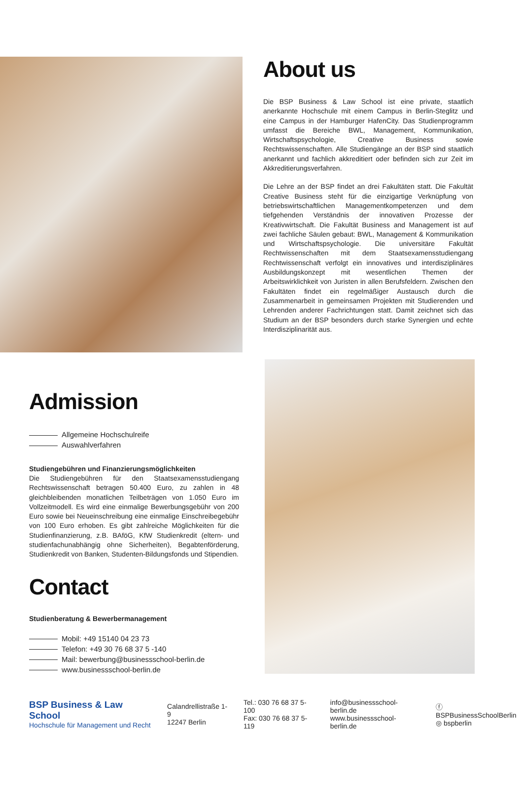About us
Die BSP Business & Law School ist eine private, staatlich anerkannte Hochschule mit einem Campus in Berlin-Steglitz und eine Campus in der Hamburger HafenCity. Das Studienprogramm umfasst die Bereiche BWL, Management, Kommunikation, Wirtschaftspsychologie, Creative Business sowie Rechtswissenschaften. Alle Studiengänge an der BSP sind staatlich anerkannt und fachlich akkreditiert oder befinden sich zur Zeit im Akkreditierungsverfahren.
Die Lehre an der BSP findet an drei Fakultäten statt. Die Fakultät Creative Business steht für die einzigartige Verknüpfung von betriebswirtschaftlichen Managementkompetenzen und dem tiefgehenden Verständnis der innovativen Prozesse der Kreativwirtschaft. Die Fakultät Business and Management ist auf zwei fachliche Säulen gebaut: BWL, Management & Kommunikation und Wirtschaftspsychologie. Die universitäre Fakultät Rechtwissenschaften mit dem Staatsexamensstudiengang Rechtwissenschaft verfolgt ein innovatives und interdisziplinäres Ausbildungskonzept mit wesentlichen Themen der Arbeitswirklichkeit von Juristen in allen Berufsfeldern. Zwischen den Fakultäten findet ein regelmäßiger Austausch durch die Zusammenarbeit in gemeinsamen Projekten mit Studierenden und Lehrenden anderer Fachrichtungen statt. Damit zeichnet sich das Studium an der BSP besonders durch starke Synergien und echte Interdisziplinarität aus.
Admission
Allgemeine Hochschulreife
Auswahlverfahren
Studiengebühren und Finanzierungsmöglichkeiten
Die Studiengebühren für den Staatsexamensstudiengang Rechtswissenschaft betragen 50.400 Euro, zu zahlen in 48 gleichbleibenden monatlichen Teilbeträgen von 1.050 Euro im Vollzeitmodell. Es wird eine einmalige Bewerbungsgebühr von 200 Euro sowie bei Neueinschreibung eine einmalige Einschreibegebühr von 100 Euro erhoben. Es gibt zahlreiche Möglichkeiten für die Studienfinanzierung, z.B. BAföG, KfW Studienkredit (eltern- und studienfachunabhängig ohne Sicherheiten), Begabtenförderung, Studienkredit von Banken, Studenten-Bildungsfonds und Stipendien.
Contact
Studienberatung & Bewerbermanagement
Mobil: +49 15140 04 23 73
Telefon: +49 30 76 68 37 5 -140
Mail: bewerbung@businessschool-berlin.de
www.businessschool-berlin.de
BSP Business & Law School
Hochschule für Management und Recht
Calandrellistraße 1-9
12247 Berlin
Tel.: 030 76 68 37 5-100
Fax: 030 76 68 37 5-119
info@businessschool-berlin.de
www.businessschool-berlin.de
ⓕ BSPBusinessSchoolBerlin
◎ bspberlin